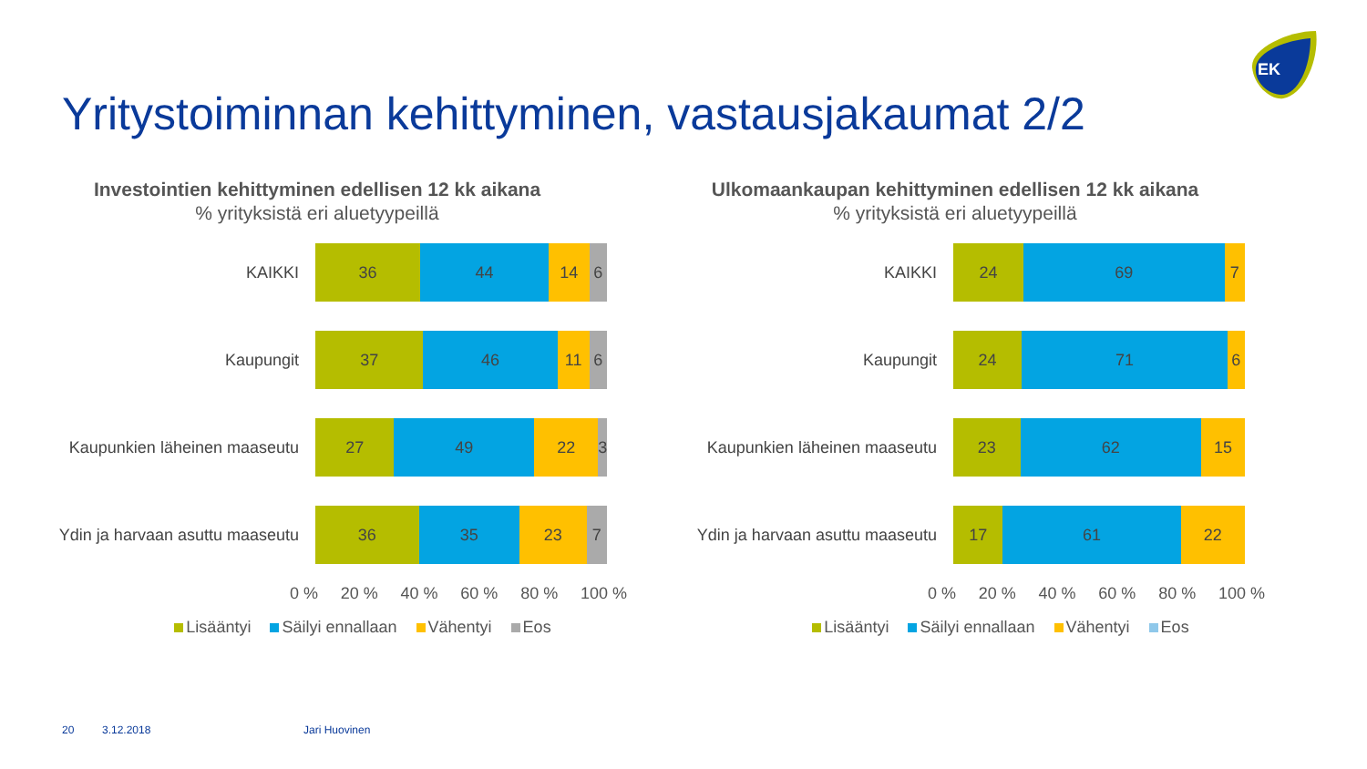EK
Yritystoiminnan kehittyminen, vastausjakaumat 2/2
Investointien kehittyminen edellisen 12 kk aikana% yrityksistä eri aluetyypeillä
KAIKKI
36 44 14 6
Kaupungit
37 46 11 6
Kaupunkien läheinen maaseutu
27 49 22 3
Ydin ja harvaan asuttu maaseutu
36 35 23 7
0 % 20 % 40 % 60 % 80 % 100 %
Lisääntyi Säilyi ennallaan Vähentyi Eos
Ulkomaankaupan kehittyminen edellisen 12 kk aikana% yrityksistä eri aluetyypeillä
KAIKKI
24 69 7
Kaupungit
24 71 6
Kaupunkien läheinen maaseutu
23 62 15
Ydin ja harvaan asuttu maaseutu
17 61 22
0 % 20 % 40 % 60 % 80 % 100 %
Lisääntyi Säilyi ennallaan Vähentyi Eos
20 3.12.2018 Jari Huovinen